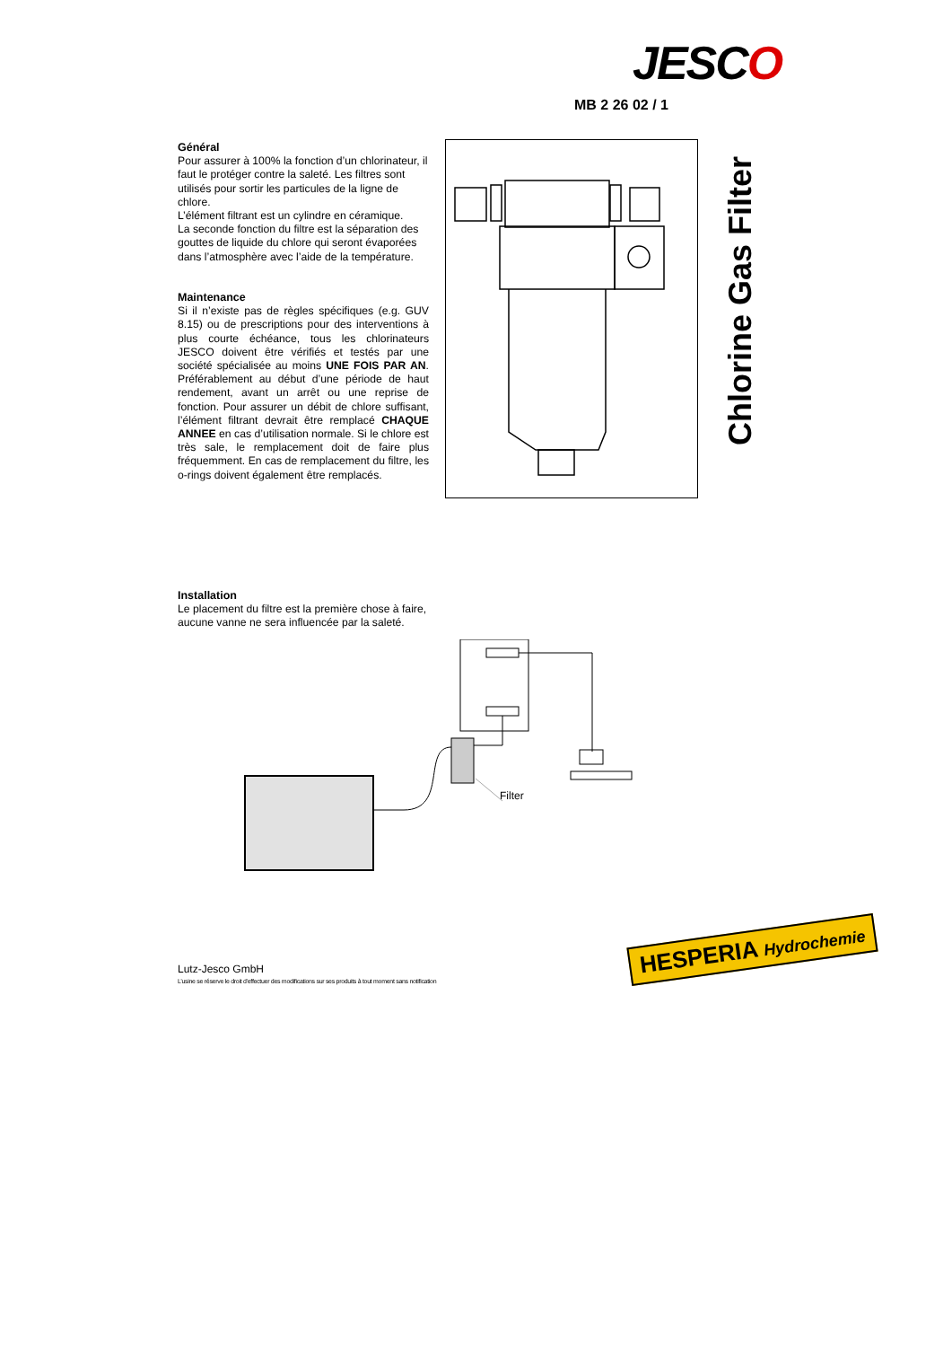JESCO
MB 2 26 02 / 1
Général
Pour assurer à 100% la fonction d’un chlorinateur, il faut le protéger contre la saleté. Les filtres sont utilisés pour sortir les particules de la ligne de chlore.
L’élément filtrant est un cylindre en céramique.
La seconde fonction du filtre est la séparation des gouttes de liquide du chlore qui seront évaporées dans l’atmosphère avec l’aide de la température.
Maintenance
Si il n’existe pas de règles spécifiques (e.g. GUV 8.15) ou de prescriptions pour des interventions à plus courte échéance, tous les chlorinateurs JESCO doivent être vérifiés et testés par une société spécialisée au moins UNE FOIS PAR AN. Préférablement au début d’une période de haut rendement, avant un arrêt ou une reprise de fonction. Pour assurer un débit de chlore suffisant, l’élément filtrant devrait être remplacé CHAQUE ANNEE en cas d’utilisation normale. Si le chlore est très sale, le remplacement doit de faire plus fréquemment. En cas de remplacement du filtre, les o-rings doivent également être remplacés.
Chlorine Gas Filter
Installation
Le placement du filtre est la première chose à faire, aucune vanne ne sera influencée par la saleté.
Filter
Lutz-Jesco GmbH
L’usine se réserve le droit d’effectuer des modifications sur ses produits à tout moment sans notification
HESPERIA Hydrochemie